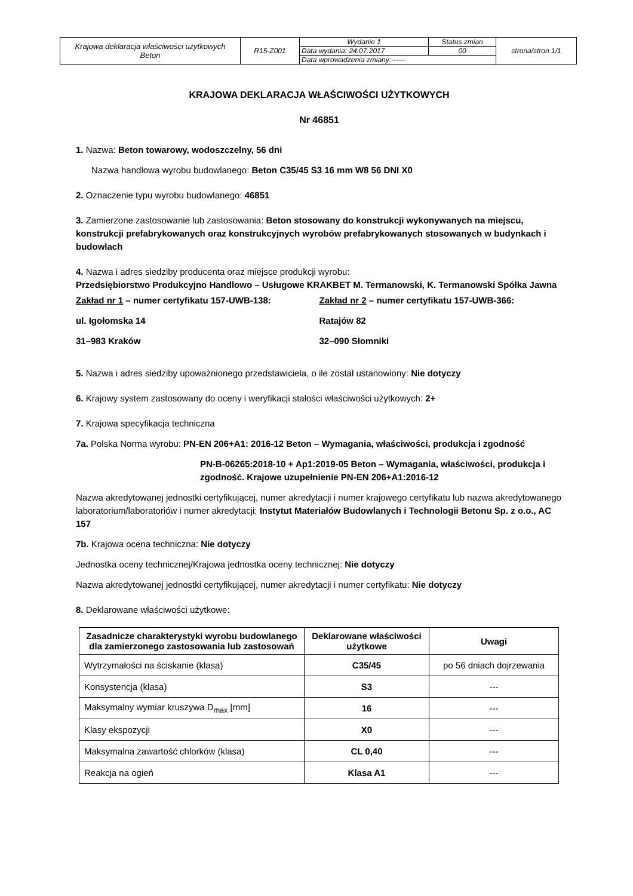| Krajowa deklaracja właściwości użytkowych Beton | R15-Z001 | Wydanie 1 | Status zmian | strona/stron 1/1 |
| | | Data wydania: 24.07.2017 | 00 | |
| | | Data wprowadzenia zmiany:------ | | |
KRAJOWA DEKLARACJA WŁAŚCIWOŚCI UŻYTKOWYCH
Nr 46851
1. Nazwa: Beton towarowy, wodoszczelny, 56 dni
Nazwa handlowa wyrobu budowlanego: Beton C35/45 S3 16 mm W8 56 DNI X0
2. Oznaczenie typu wyrobu budowlanego: 46851
3. Zamierzone zastosowanie lub zastosowania: Beton stosowany do konstrukcji wykonywanych na miejscu, konstrukcji prefabrykowanych oraz konstrukcyjnych wyrobów prefabrykowanych stosowanych w budynkach i budowlach
4. Nazwa i adres siedziby producenta oraz miejsce produkcji wyrobu:
Przedsiębiorstwo Produkcyjno Handlowo – Usługowe KRAKBET M. Termanowski, K. Termanowski Spółka Jawna
Zakład nr 1 – numer certyfikatu 157-UWB-138:
ul. Igołomska 14
31–983 Kraków
Zakład nr 2 – numer certyfikatu 157-UWB-366:
Ratajów 82
32–090 Słomniki
5. Nazwa i adres siedziby upoważnionego przedstawiciela, o ile został ustanowiony: Nie dotyczy
6. Krajowy system zastosowany do oceny i weryfikacji stałości właściwości użytkowych: 2+
7. Krajowa specyfikacja techniczna
7a. Polska Norma wyrobu: PN-EN 206+A1: 2016-12 Beton – Wymagania, właściwości, produkcja i zgodność
PN-B-06265:2018-10 + Ap1:2019-05 Beton – Wymagania, właściwości, produkcja i zgodność. Krajowe uzupełnienie PN-EN 206+A1:2016-12
Nazwa akredytowanej jednostki certyfikującej, numer akredytacji i numer krajowego certyfikatu lub nazwa akredytowanego laboratorium/laboratoriów i numer akredytacji: Instytut Materiałów Budowlanych i Technologii Betonu Sp. z o.o., AC 157
7b. Krajowa ocena techniczna: Nie dotyczy
Jednostka oceny technicznej/Krajowa jednostka oceny technicznej: Nie dotyczy
Nazwa akredytowanej jednostki certyfikującej, numer akredytacji i numer certyfikatu: Nie dotyczy
8. Deklarowane właściwości użytkowe:
| Zasadnicze charakterystyki wyrobu budowlanego dla zamierzonego zastosowania lub zastosowań | Deklarowane właściwości użytkowe | Uwagi |
| --- | --- | --- |
| Wytrzymałości na ściskanie (klasa) | C35/45 | po 56 dniach dojrzewania |
| Konsystencja (klasa) | S3 | --- |
| Maksymalny wymiar kruszywa D<sub>max</sub> [mm] | 16 | --- |
| Klasy ekspozycji | X0 | --- |
| Maksymalna zawartość chlorków (klasa) | CL 0,40 | --- |
| Reakcja na ogień | Klasa A1 | --- |